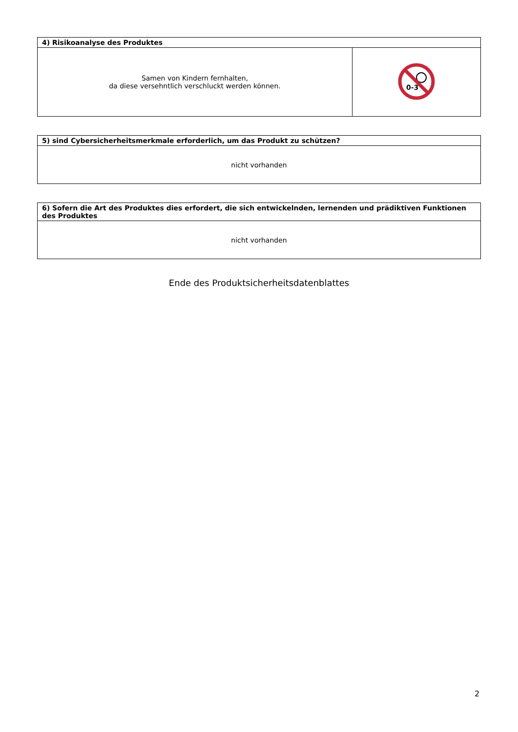| 4) Risikoanalyse des Produktes | |
| Samen von Kindern fernhalten, da diese versehntlich verschluckt werden können. | 0-3 |
| 5) sind Cybersicherheitsmerkmale erforderlich, um das Produkt zu schützen? |
| nicht vorhanden |
| 6) Sofern die Art des Produktes dies erfordert, die sich entwickelnden, lernenden und prädiktiven Funktionen des Produktes |
| nicht vorhanden |
Ende des Produktsicherheitsdatenblattes
2